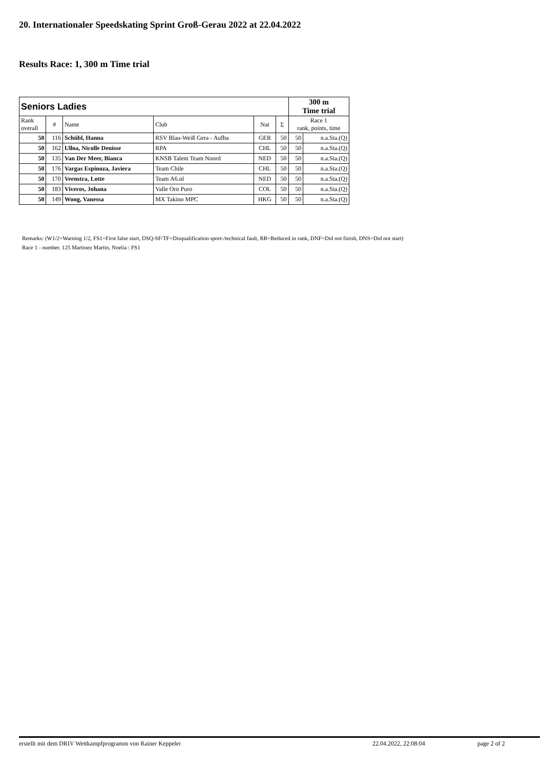20. Internationaler Speedskating Sprint Groß-Gerau 2022 at 22.04.2022
Results Race: 1, 300 m Time trial
| Seniors Ladies | | | | | | 300 m Time trial | |
| Rank overall | # | Name | Club | Nat | Σ | Race 1 rank, points, time | |
| 50 | 116 | Schübl, Hanna | RSV Blau-Weiß Gera - Aufba | GER | 50 | 50 | n.a.Sta.(Q) |
| 50 | 162 | Ulloa, Nicolle Denisse | RPA | CHL | 50 | 50 | n.a.Sta.(Q) |
| 50 | 135 | Van Der Meer, Bianca | KNSB Talent Team Noord | NED | 50 | 50 | n.a.Sta.(Q) |
| 50 | 176 | Vargas Espinoza, Javiera | Team Chile | CHL | 50 | 50 | n.a.Sta.(Q) |
| 50 | 170 | Veenstra, Lotte | Team A6.nl | NED | 50 | 50 | n.a.Sta.(Q) |
| 50 | 183 | Viveros, Johana | Valle Oro Puro | COL | 50 | 50 | n.a.Sta.(Q) |
| 50 | 149 | Wong, Vanessa | MX Takino MPC | HKG | 50 | 50 | n.a.Sta.(Q) |
Remarks: (W1/2=Warning 1/2, FS1=First false start, DSQ-SF/TF=Disqualification sport-/technical fault, RR=Reduced in rank, DNF=Did not finish, DNS=Did not start)
Race 1 - number. 125 Martinez Martin, Noelia : FS1
erstellt mit dem DRIV Wettkampfprogramm von Rainer Keppeler 22.04.2022, 22:08:04 page 2 of 2